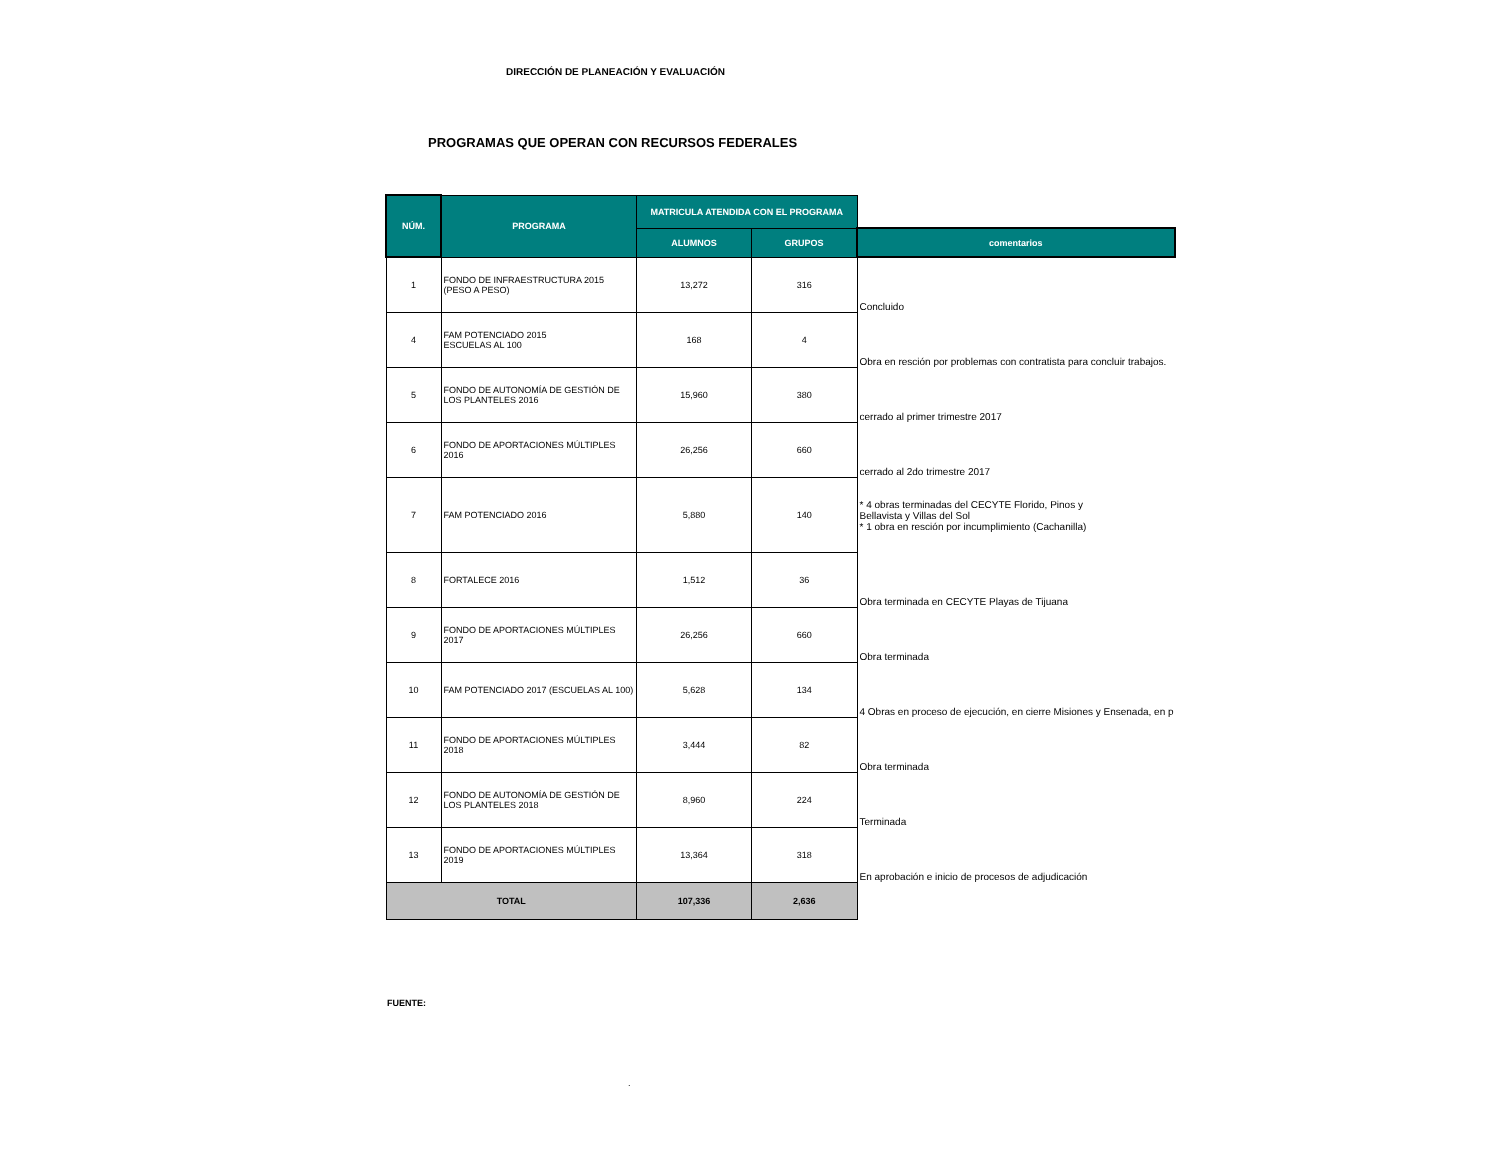DIRECCIÓN DE PLANEACIÓN Y EVALUACIÓN
PROGRAMAS QUE OPERAN CON RECURSOS FEDERALES
| NÚM. | PROGRAMA | MATRICULA ATENDIDA CON EL PROGRAMA | | |
| | | ALUMNOS | GRUPOS | comentarios |
| 1 | FONDO DE INFRAESTRUCTURA 2015 (PESO A PESO) | 13,272 | 316 | Concluido |
| 4 | FAM POTENCIADO 2015 ESCUELAS AL 100 | 168 | 4 | Obra en resción por problemas con contratista para concluir trabajos. |
| 5 | FONDO DE AUTONOMÍA DE GESTIÓN DE LOS PLANTELES 2016 | 15,960 | 380 | cerrado al primer trimestre 2017 |
| 6 | FONDO DE APORTACIONES MÚLTIPLES 2016 | 26,256 | 660 | cerrado al 2do trimestre 2017 |
| 7 | FAM POTENCIADO 2016 | 5,880 | 140 | * 4 obras terminadas del CECYTE Florido, Pinos y Bellavista y Villas del Sol * 1 obra en resción por incumplimiento (Cachanilla) |
| 8 | FORTALECE 2016 | 1,512 | 36 | Obra terminada en CECYTE Playas de Tijuana |
| 9 | FONDO DE APORTACIONES MÚLTIPLES 2017 | 26,256 | 660 | Obra terminada |
| 10 | FAM POTENCIADO 2017 (ESCUELAS AL 100) | 5,628 | 134 | 4 Obras en proceso de ejecución, en cierre Misiones y Ensenada, en p |
| 11 | FONDO DE APORTACIONES MÚLTIPLES 2018 | 3,444 | 82 | Obra terminada |
| 12 | FONDO DE AUTONOMÍA DE GESTIÓN DE LOS PLANTELES 2018 | 8,960 | 224 | Terminada |
| 13 | FONDO DE APORTACIONES MÚLTIPLES 2019 | 13,364 | 318 | En aprobación e inicio de procesos de adjudicación |
| TOTAL | | 107,336 | 2,636 | |
FUENTE:
.